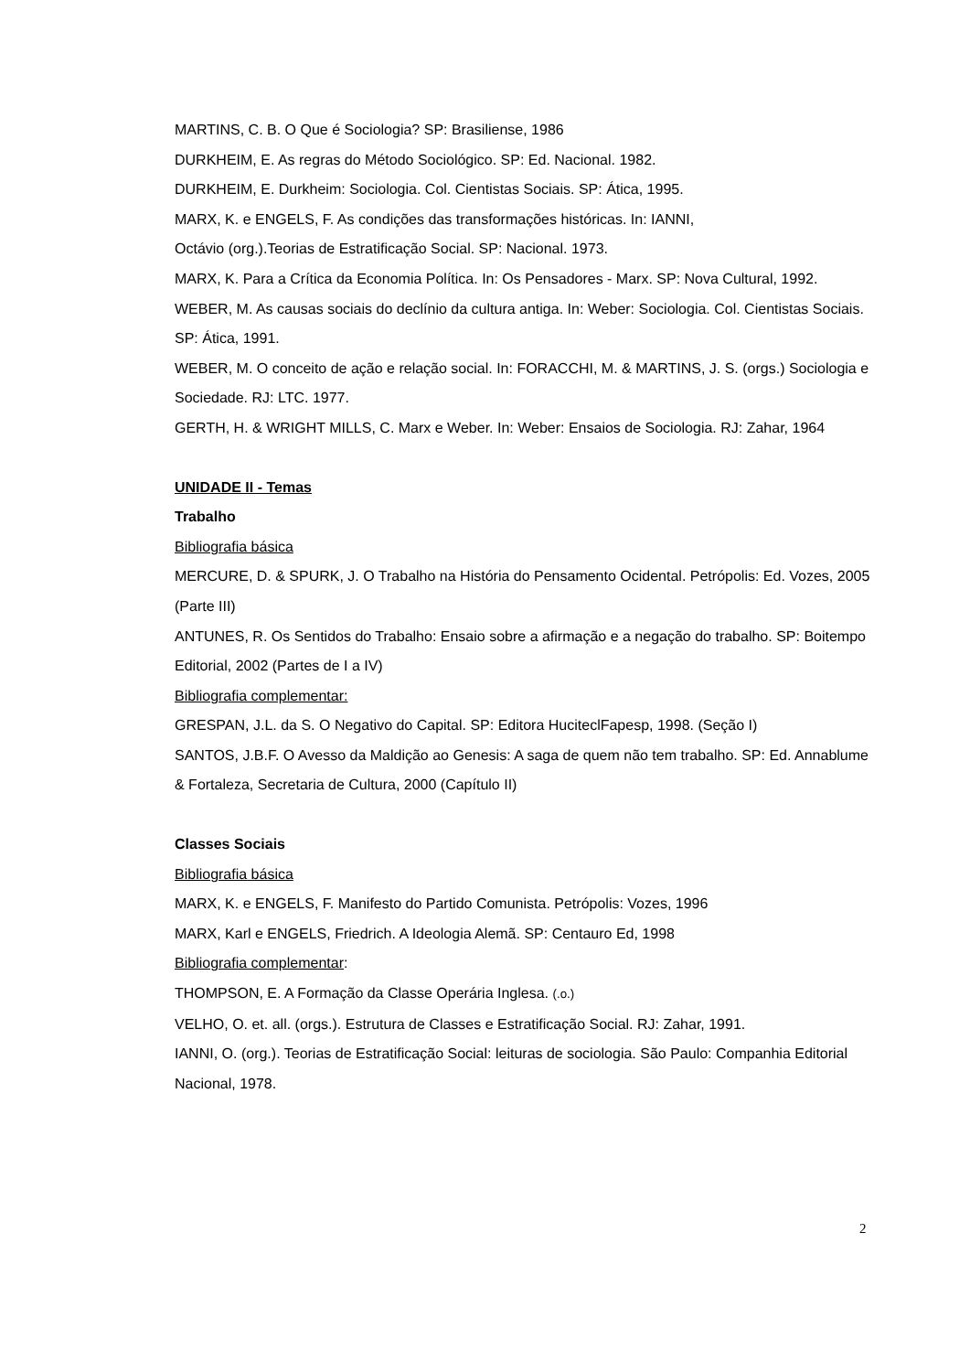MARTINS, C. B. O Que é Sociologia? SP: Brasiliense, 1986
DURKHEIM, E. As regras do Método Sociológico. SP: Ed. Nacional. 1982.
DURKHEIM, E. Durkheim: Sociologia. Col. Cientistas Sociais. SP: Ática, 1995.
MARX, K. e ENGELS, F. As condições das transformações históricas. In: IANNI,
Octávio (org.).Teorias de Estratificação Social. SP: Nacional. 1973.
MARX, K. Para a Crítica da Economia Política. In: Os Pensadores - Marx. SP: Nova Cultural, 1992.
WEBER, M. As causas sociais do declínio da cultura antiga. In: Weber: Sociologia. Col. Cientistas Sociais. SP: Ática, 1991.
WEBER, M. O conceito de ação e relação social. In: FORACCHI, M. & MARTINS, J. S. (orgs.) Sociologia e Sociedade. RJ: LTC. 1977.
GERTH, H. & WRIGHT MILLS, C. Marx e Weber. In: Weber: Ensaios de Sociologia. RJ: Zahar, 1964
UNIDADE II - Temas
Trabalho
Bibliografia básica
MERCURE, D. & SPURK, J. O Trabalho na História do Pensamento Ocidental. Petrópolis: Ed. Vozes, 2005 (Parte III)
ANTUNES, R. Os Sentidos do Trabalho: Ensaio sobre a afirmação e a negação do trabalho. SP: Boitempo Editorial, 2002 (Partes de I a IV)
Bibliografia complementar:
GRESPAN, J.L. da S. O Negativo do Capital. SP: Editora HuciteclFapesp, 1998. (Seção I)
SANTOS, J.B.F. O Avesso da Maldição ao Genesis: A saga de quem não tem trabalho. SP: Ed. Annablume & Fortaleza, Secretaria de Cultura, 2000 (Capítulo II)
Classes Sociais
Bibliografia básica
MARX, K. e ENGELS, F. Manifesto do Partido Comunista. Petrópolis: Vozes, 1996
MARX, Karl e ENGELS, Friedrich. A Ideologia Alemã. SP: Centauro Ed, 1998
Bibliografia complementar:
THOMPSON, E. A Formação da Classe Operária Inglesa. (.o.)
VELHO, O. et. all. (orgs.). Estrutura de Classes e Estratificação Social. RJ: Zahar, 1991.
IANNI, O. (org.). Teorias de Estratificação Social: leituras de sociologia. São Paulo: Companhia Editorial Nacional, 1978.
2